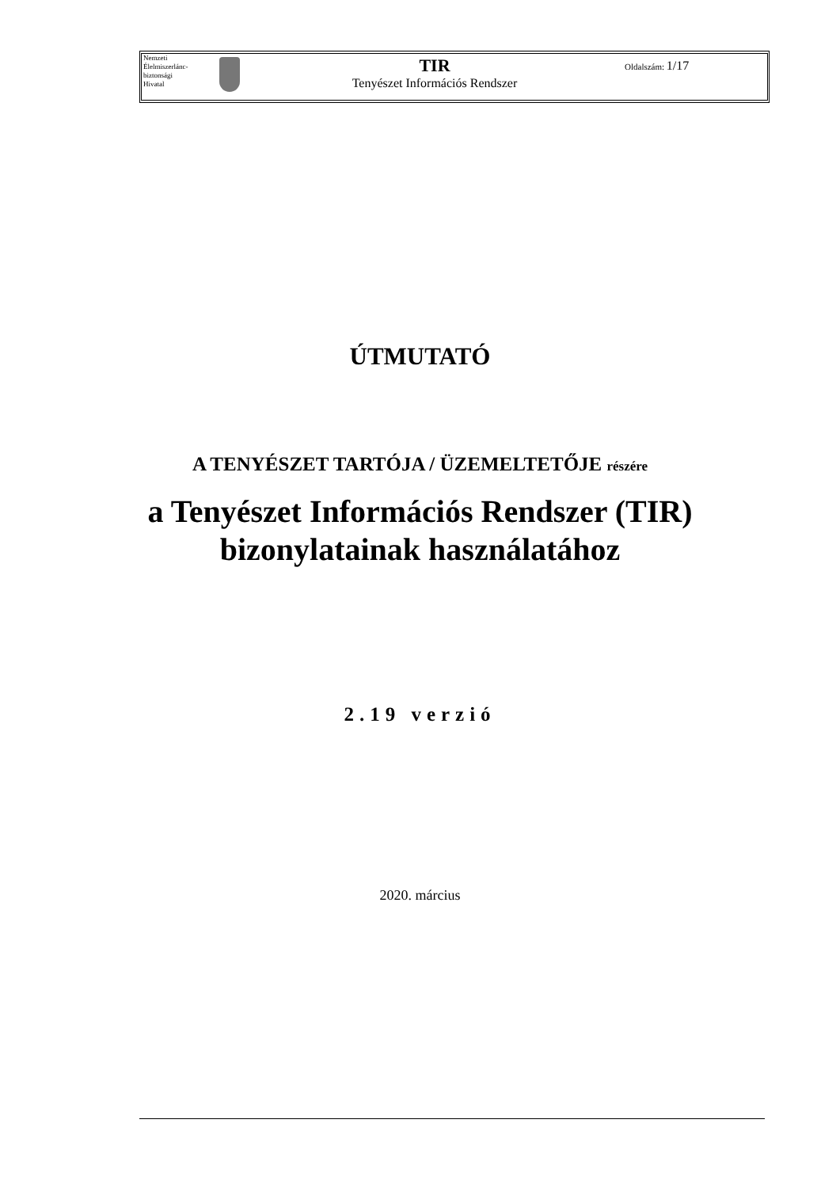Nemzeti
Élelmiszerlánc-
biztonsági
Hivatal
TIR
Tenyészet Információs Rendszer
Oldalszám: 1/17
ÚTMUTATÓ
A TENYÉSZET TARTÓJA / ÜZEMELTETŐJE részére
a Tenyészet Információs Rendszer (TIR)
bizonylatainak használatához
2.19 verzió
2020. március